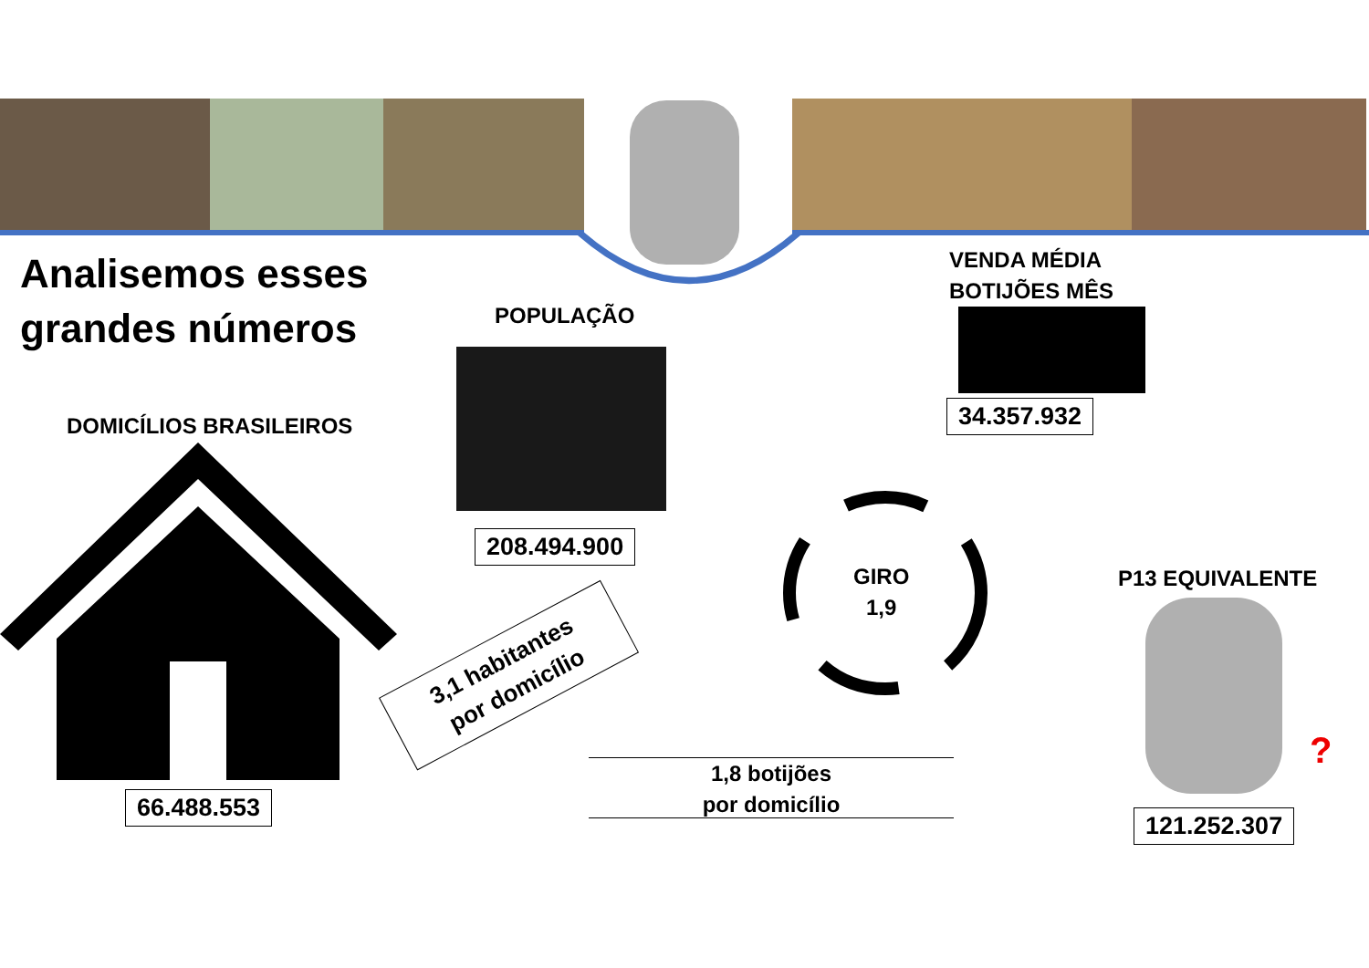Analisemos esses
grandes números
VENDA MÉDIA
BOTIJÕES MÊS
34.357.932
POPULAÇÃO
208.494.900
DOMICÍLIOS BRASILEIROS
66.488.553
3,1 habitantes
por domicílio
1,8 botijões
por domicílio
GIRO
1,9
P13 EQUIVALENTE
?
121.252.307